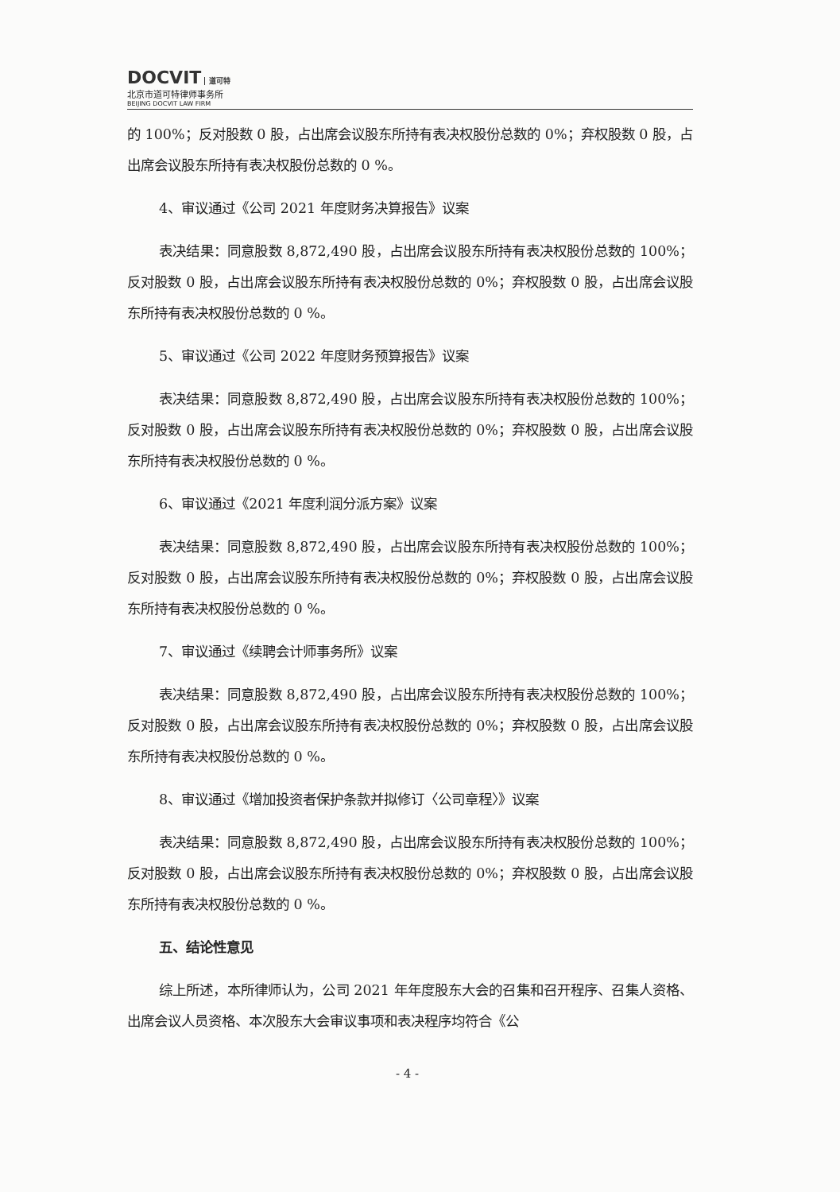DOCVIT 道可特
北京市道可特律师事务所
BEIJING DOCVIT LAW FIRM
的 100%；反对股数 0 股，占出席会议股东所持有表决权股份总数的 0%；弃权股数 0 股，占出席会议股东所持有表决权股份总数的 0 %。
4、审议通过《公司 2021 年度财务决算报告》议案
表决结果：同意股数 8,872,490 股，占出席会议股东所持有表决权股份总数的 100%；反对股数 0 股，占出席会议股东所持有表决权股份总数的 0%；弃权股数 0 股，占出席会议股东所持有表决权股份总数的 0 %。
5、审议通过《公司 2022 年度财务预算报告》议案
表决结果：同意股数 8,872,490 股，占出席会议股东所持有表决权股份总数的 100%；反对股数 0 股，占出席会议股东所持有表决权股份总数的 0%；弃权股数 0 股，占出席会议股东所持有表决权股份总数的 0 %。
6、审议通过《2021 年度利润分派方案》议案
表决结果：同意股数 8,872,490 股，占出席会议股东所持有表决权股份总数的 100%；反对股数 0 股，占出席会议股东所持有表决权股份总数的 0%；弃权股数 0 股，占出席会议股东所持有表决权股份总数的 0 %。
7、审议通过《续聘会计师事务所》议案
表决结果：同意股数 8,872,490 股，占出席会议股东所持有表决权股份总数的 100%；反对股数 0 股，占出席会议股东所持有表决权股份总数的 0%；弃权股数 0 股，占出席会议股东所持有表决权股份总数的 0 %。
8、审议通过《增加投资者保护条款并拟修订〈公司章程〉》议案
表决结果：同意股数 8,872,490 股，占出席会议股东所持有表决权股份总数的 100%；反对股数 0 股，占出席会议股东所持有表决权股份总数的 0%；弃权股数 0 股，占出席会议股东所持有表决权股份总数的 0 %。
五、结论性意见
综上所述，本所律师认为，公司 2021 年年度股东大会的召集和召开程序、召集人资格、出席会议人员资格、本次股东大会审议事项和表决程序均符合《公
- 4 -